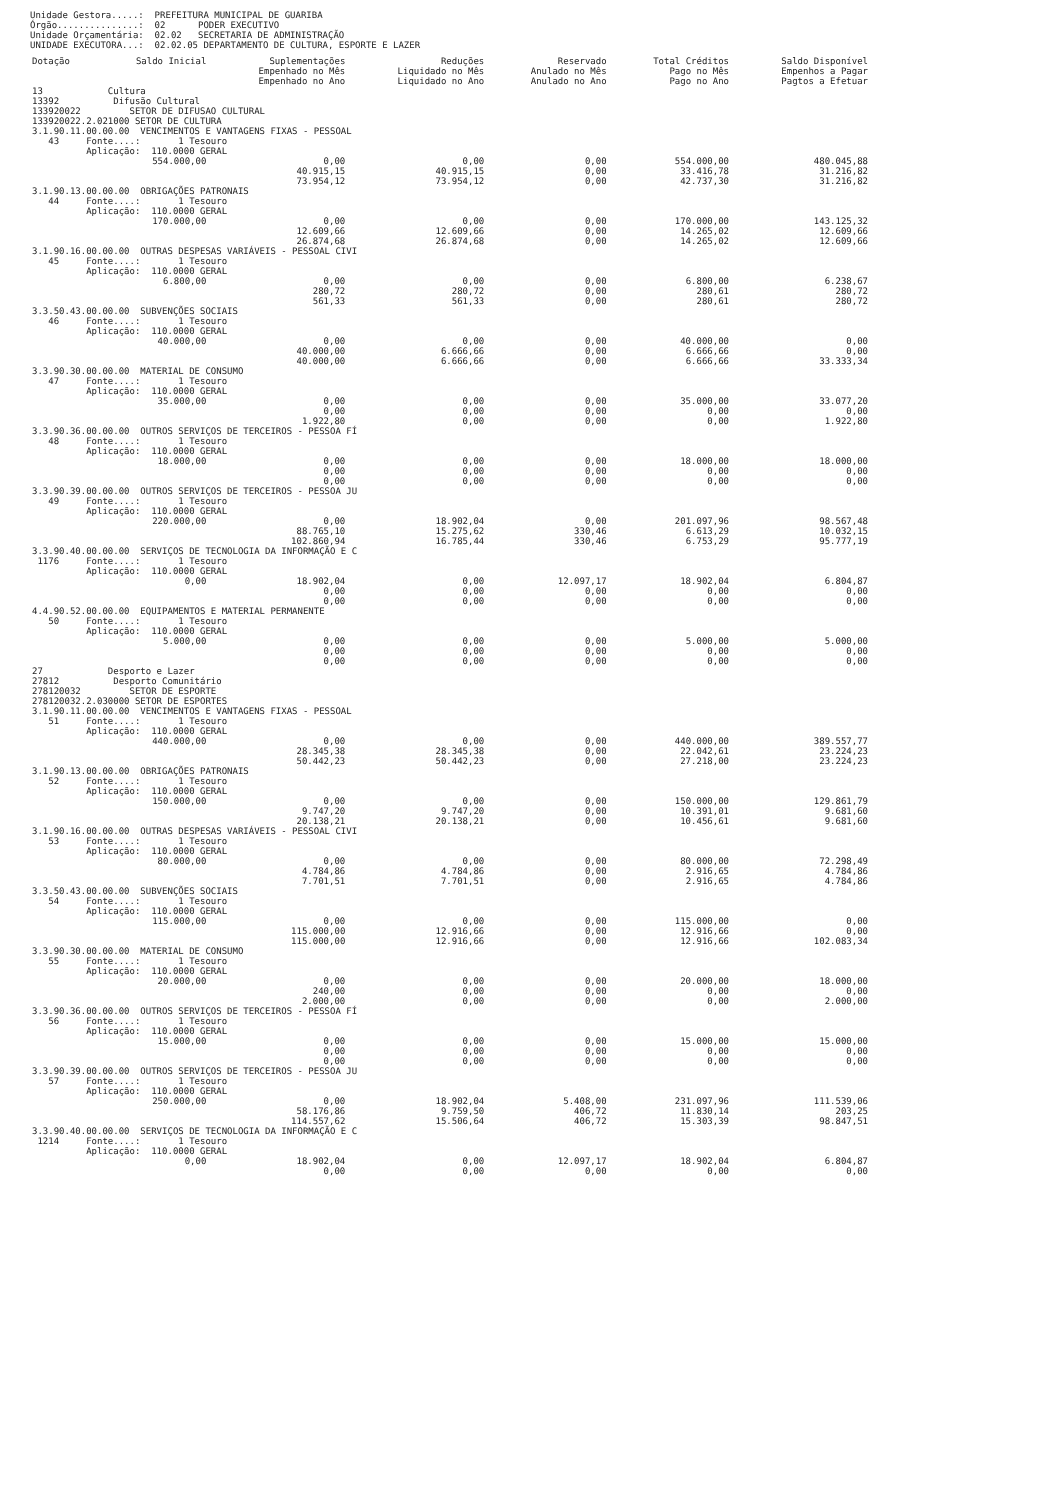Unidade Gestora.....: PREFEITURA MUNICIPAL DE GUARIBA
Órgão...............: 02 PODER EXECUTIVO
Unidade Orçamentária: 02.02 SECRETARIA DE ADMINISTRAÇÃO
UNIDADE EXECUTORA...: 02.02.05 DEPARTAMENTO DE CULTURA, ESPORTE E LAZER
| Dotação | Saldo Inicial | Suplementações Empenhado no Mês Empenhado no Ano | Reduções Liquidado no Mês Liquidado no Ano | Reservado Anulado no Mês Anulado no Ano | Total Créditos Pago no Mês Pago no Ano | Saldo Disponível Empenhos a Pagar Pagtos a Efetuar |
| --- | --- | --- | --- | --- | --- | --- |
| 13 Cultura 13392 Difusão Cultural 133920022 SETOR DE DIFUSAO CULTURAL 133920022.2.021000 SETOR DE CULTURA | | | | | | |
| 3.1.90.11.00.00.00 VENCIMENTOS E VANTAGENS FIXAS - PESSOAL 43 Fonte....: 1 Tesouro Aplicação: 110.0000 GERAL | | | | | | |
| | 554.000,00 | 0,00 40.915,15 73.954,12 | 0,00 40.915,15 73.954,12 | 0,00 0,00 0,00 | 554.000,00 33.416,78 42.737,30 | 480.045,88 31.216,82 31.216,82 |
| 3.1.90.13.00.00.00 OBRIGAÇÕES PATRONAIS 44 Fonte....: 1 Tesouro Aplicação: 110.0000 GERAL | | | | | | |
| | 170.000,00 | 0,00 12.609,66 26.874,68 | 0,00 12.609,66 26.874,68 | 0,00 0,00 0,00 | 170.000,00 14.265,02 14.265,02 | 143.125,32 12.609,66 12.609,66 |
| 3.1.90.16.00.00.00 OUTRAS DESPESAS VARIÁVEIS - PESSOAL CIVI 45 Fonte....: 1 Tesouro Aplicação: 110.0000 GERAL | | | | | | |
| | 6.800,00 | 0,00 280,72 561,33 | 0,00 280,72 561,33 | 0,00 0,00 0,00 | 6.800,00 280,61 280,61 | 6.238,67 280,72 280,72 |
| 3.3.50.43.00.00.00 SUBVENÇÕES SOCIAIS 46 Fonte....: 1 Tesouro Aplicação: 110.0000 GERAL | | | | | | |
| | 40.000,00 | 0,00 40.000,00 40.000,00 | 0,00 6.666,66 6.666,66 | 0,00 0,00 0,00 | 40.000,00 6.666,66 6.666,66 | 0,00 0,00 33.333,34 |
| 3.3.90.30.00.00.00 MATERIAL DE CONSUMO 47 Fonte....: 1 Tesouro Aplicação: 110.0000 GERAL | | | | | | |
| | 35.000,00 | 0,00 0,00 1.922,80 | 0,00 0,00 0,00 | 0,00 0,00 0,00 | 35.000,00 0,00 0,00 | 33.077,20 0,00 1.922,80 |
| 3.3.90.36.00.00.00 OUTROS SERVIÇOS DE TERCEIROS - PESSOA FÍ 48 Fonte....: 1 Tesouro Aplicação: 110.0000 GERAL | | | | | | |
| | 18.000,00 | 0,00 0,00 0,00 | 0,00 0,00 0,00 | 0,00 0,00 0,00 | 18.000,00 0,00 0,00 | 18.000,00 0,00 0,00 |
| 3.3.90.39.00.00.00 OUTROS SERVIÇOS DE TERCEIROS - PESSOA JU 49 Fonte....: 1 Tesouro Aplicação: 110.0000 GERAL | | | | | | |
| | 220.000,00 | 0,00 88.765,10 102.860,94 | 18.902,04 15.275,62 16.785,44 | 0,00 330,46 330,46 | 201.097,96 6.613,29 6.753,29 | 98.567,48 10.032,15 95.777,19 |
| 3.3.90.40.00.00.00 SERVIÇOS DE TECNOLOGIA DA INFORMAÇÃO E C 1176 Fonte....: 1 Tesouro Aplicação: 110.0000 GERAL | | | | | | |
| | 0,00 | 18.902,04 0,00 0,00 | 0,00 0,00 0,00 | 12.097,17 0,00 0,00 | 18.902,04 0,00 0,00 | 6.804,87 0,00 0,00 |
| 4.4.90.52.00.00.00 EQUIPAMENTOS E MATERIAL PERMANENTE 50 Fonte....: 1 Tesouro Aplicação: 110.0000 GERAL | | | | | | |
| | 5.000,00 | 0,00 0,00 0,00 | 0,00 0,00 0,00 | 0,00 0,00 0,00 | 5.000,00 0,00 0,00 | 5.000,00 0,00 0,00 |
| 27 Desporto e Lazer 27812 Desporto Comunitário 278120032 SETOR DE ESPORTE 278120032.2.030000 SETOR DE ESPORTES | | | | | | |
| 3.1.90.11.00.00.00 VENCIMENTOS E VANTAGENS FIXAS - PESSOAL 51 Fonte....: 1 Tesouro Aplicação: 110.0000 GERAL | | | | | | |
| | 440.000,00 | 0,00 28.345,38 50.442,23 | 0,00 28.345,38 50.442,23 | 0,00 0,00 0,00 | 440.000,00 22.042,61 27.218,00 | 389.557,77 23.224,23 23.224,23 |
| 3.1.90.13.00.00.00 OBRIGAÇÕES PATRONAIS 52 Fonte....: 1 Tesouro Aplicação: 110.0000 GERAL | | | | | | |
| | 150.000,00 | 0,00 9.747,20 20.138,21 | 0,00 9.747,20 20.138,21 | 0,00 0,00 0,00 | 150.000,00 10.391,01 10.456,61 | 129.861,79 9.681,60 9.681,60 |
| 3.1.90.16.00.00.00 OUTRAS DESPESAS VARIÁVEIS - PESSOAL CIVI 53 Fonte....: 1 Tesouro Aplicação: 110.0000 GERAL | | | | | | |
| | 80.000,00 | 0,00 4.784,86 7.701,51 | 0,00 4.784,86 7.701,51 | 0,00 0,00 0,00 | 80.000,00 2.916,65 2.916,65 | 72.298,49 4.784,86 4.784,86 |
| 3.3.50.43.00.00.00 SUBVENÇÕES SOCIAIS 54 Fonte....: 1 Tesouro Aplicação: 110.0000 GERAL | | | | | | |
| | 115.000,00 | 0,00 115.000,00 115.000,00 | 0,00 12.916,66 12.916,66 | 0,00 0,00 0,00 | 115.000,00 12.916,66 12.916,66 | 0,00 0,00 102.083,34 |
| 3.3.90.30.00.00.00 MATERIAL DE CONSUMO 55 Fonte....: 1 Tesouro Aplicação: 110.0000 GERAL | | | | | | |
| | 20.000,00 | 0,00 240,00 2.000,00 | 0,00 0,00 0,00 | 0,00 0,00 0,00 | 20.000,00 0,00 0,00 | 18.000,00 0,00 2.000,00 |
| 3.3.90.36.00.00.00 OUTROS SERVIÇOS DE TERCEIROS - PESSOA FÍ 56 Fonte....: 1 Tesouro Aplicação: 110.0000 GERAL | | | | | | |
| | 15.000,00 | 0,00 0,00 0,00 | 0,00 0,00 0,00 | 0,00 0,00 0,00 | 15.000,00 0,00 0,00 | 15.000,00 0,00 0,00 |
| 3.3.90.39.00.00.00 OUTROS SERVIÇOS DE TERCEIROS - PESSOA JU 57 Fonte....: 1 Tesouro Aplicação: 110.0000 GERAL | | | | | | |
| | 250.000,00 | 0,00 58.176,86 114.557,62 | 18.902,04 9.759,50 15.506,64 | 5.408,00 406,72 406,72 | 231.097,96 11.830,14 15.303,39 | 111.539,06 203,25 98.847,51 |
| 3.3.90.40.00.00.00 SERVIÇOS DE TECNOLOGIA DA INFORMAÇÃO E C 1214 Fonte....: 1 Tesouro Aplicação: 110.0000 GERAL | | | | | | |
| | 0,00 | 18.902,04 0,00 | 0,00 0,00 | 12.097,17 0,00 | 18.902,04 0,00 | 6.804,87 0,00 |